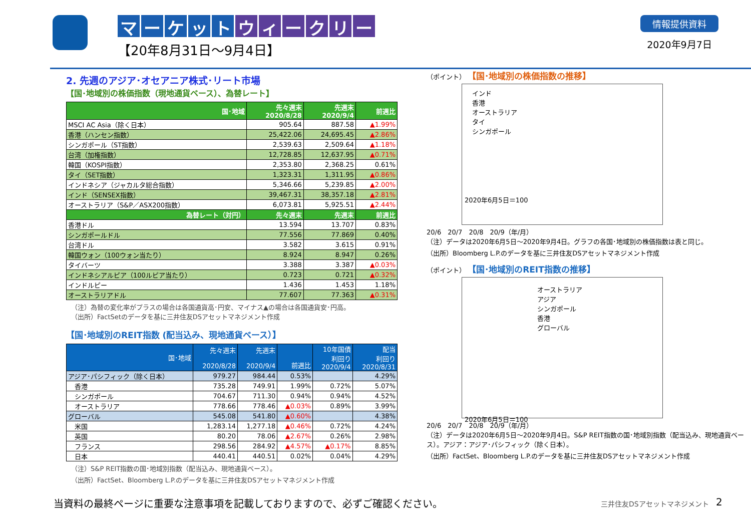マーケット ウィークリー
【20年8月31日～9月4日】
情報提供資料
2020年9月7日
2. 先週のアジア･オセアニア株式･リート市場
【国･地域別の株価指数（現地通貨ベース）、為替レート】
| 国･地域 | 先々週末 2020/8/28 | 先週末 2020/9/4 | 前週比 |
| --- | --- | --- | --- |
| MSCI AC Asia（除く日本） | 905.64 | 887.58 | ▲1.99% |
| 香港（ハンセン指数） | 25,422.06 | 24,695.45 | ▲2.86% |
| シンガポール（ST指数） | 2,539.63 | 2,509.64 | ▲1.18% |
| 台湾（加権指数） | 12,728.85 | 12,637.95 | ▲0.71% |
| 韓国（KOSPI指数） | 2,353.80 | 2,368.25 | 0.61% |
| タイ（SET指数） | 1,323.31 | 1,311.95 | ▲0.86% |
| インドネシア（ジャカルタ総合指数） | 5,346.66 | 5,239.85 | ▲2.00% |
| インド（SENSEX指数） | 39,467.31 | 38,357.18 | ▲2.81% |
| オーストラリア（S&P／ASX200指数） | 6,073.81 | 5,925.51 | ▲2.44% |
| 為替レート（対円） | 先々週末 | 先週末 | 前週比 |
| 香港ドル | 13.594 | 13.707 | 0.83% |
| シンガポールドル | 77.556 | 77.869 | 0.40% |
| 台湾ドル | 3.582 | 3.615 | 0.91% |
| 韓国ウォン（100ウォン当たり） | 8.924 | 8.947 | 0.26% |
| タイバーツ | 3.388 | 3.387 | ▲0.03% |
| インドネシアルピア（100ルピア当たり） | 0.723 | 0.721 | ▲0.32% |
| インドルピー | 1.436 | 1.453 | 1.18% |
| オーストラリアドル | 77.607 | 77.363 | ▲0.31% |
（注）為替の変化率がプラスの場合は各国通貨高･円安、マイナス▲の場合は各国通貨安･円高。
（出所）FactSetのデータを基に三井住友DSアセットマネジメント作成
【国･地域別のREIT指数 (配当込み、現地通貨ベース）】
| 国･地域 | 先々週末 2020/8/28 | 先週末 2020/9/4 | 前週比 | 10年国債 利回り 2020/9/4 | 配当 利回り 2020/8/31 |
| --- | --- | --- | --- | --- | --- |
| アジア･パシフィック（除く日本） | 979.27 | 984.44 | 0.53% | | 4.29% |
| 香港 | 735.28 | 749.91 | 1.99% | 0.72% | 5.07% |
| シンガポール | 704.67 | 711.30 | 0.94% | 0.94% | 4.52% |
| オーストラリア | 778.66 | 778.46 | ▲0.03% | 0.89% | 3.99% |
| グローバル | 545.08 | 541.80 | ▲0.60% | | 4.38% |
| 米国 | 1,283.14 | 1,277.18 | ▲0.46% | 0.72% | 4.24% |
| 英国 | 80.20 | 78.06 | ▲2.67% | 0.26% | 2.98% |
| フランス | 298.56 | 284.92 | ▲4.57% | ▲0.17% | 8.85% |
| 日本 | 440.41 | 440.51 | 0.02% | 0.04% | 4.29% |
（注）S&P REIT指数の国･地域別指数（配当込み、現地通貨ベース）。
（出所）FactSet、Bloomberg L.P.のデータを基に三井住友DSアセットマネジメント作成
（ポイント） 【国･地域別の株価指数の推移】
インド
香港
オーストラリア
タイ
シンガポール
2020年6月5日＝100
20/6　20/7　20/8　20/9（年/月）
（注）データは2020年6月5日～2020年9月4日。グラフの各国･地域別の株価指数は表と同じ。
（出所）Bloomberg L.P.のデータを基に三井住友DSアセットマネジメント作成
（ポイント） 【国･地域別のREIT指数の推移】
オーストラリア　アジア
シンガポール　香港
グローバル
2020年6月5日＝100
20/6　20/7　20/8　20/9（年/月）
（注）データは2020年6月5日～2020年9月4日。S&P REIT指数の国･地域別指数（配当込み、現地通貨ベース）。アジア：アジア･パシフィック（除く日本）。
（出所）FactSet、Bloomberg L.P.のデータを基に三井住友DSアセットマネジメント作成
当資料の最終ページに重要な注意事項を記載しておりますので、必ずご確認ください。
三井住友DSアセットマネジメント 2